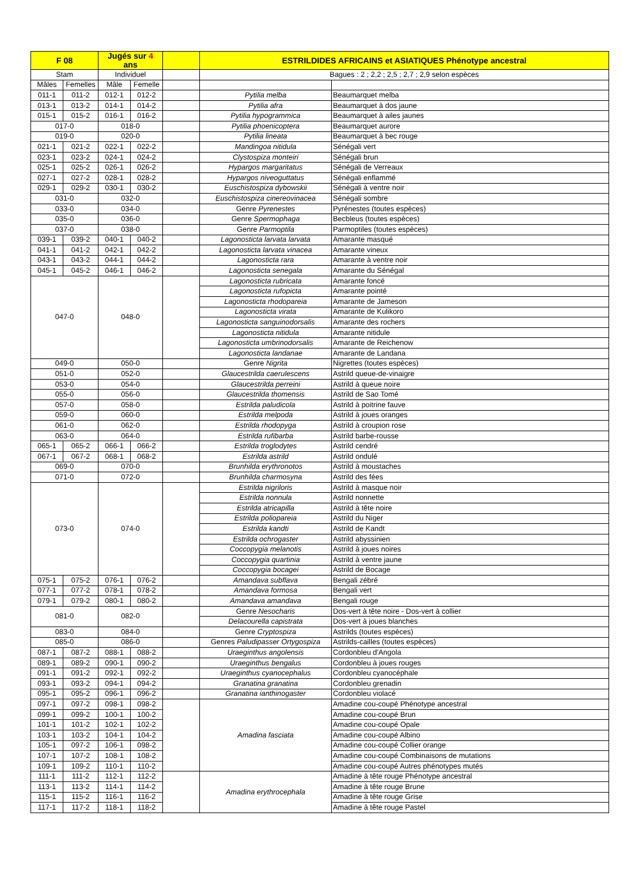| F 08 | | Jugés sur 4 ans | | | ESTRILDIDES AFRICAINS et ASIATIQUES Phénotype ancestral | |
| --- | --- | --- | --- | --- | --- | --- |
| Stam | | Individuel | | | Bagues : 2 ; 2,2 ; 2,5 ; 2,7 ; 2,9 selon espèces | |
| Mâles | Femelles | Mâle | Femelle | | | |
| 011-1 | 011-2 | 012-1 | 012-2 | | Pytilia melba | Beaumarquet melba |
| 013-1 | 013-2 | 014-1 | 014-2 | | Pytilia afra | Beaumarquet à dos jaune |
| 015-1 | 015-2 | 016-1 | 016-2 | | Pytilia hypogrammica | Beaumarquet à ailes jaunes |
| 017-0 | | 018-0 | | | Pytilia phoenicoptera | Beaumarquet aurore |
| 019-0 | | 020-0 | | | Pytilia lineata | Beaumarquet à bec rouge |
| 021-1 | 021-2 | 022-1 | 022-2 | | Mandingoa nitidula | Sénégali vert |
| 023-1 | 023-2 | 024-1 | 024-2 | | Clystospiza monteiri | Sénégali brun |
| 025-1 | 025-2 | 026-1 | 026-2 | | Hypargos margaritatus | Sénégali de Verreaux |
| 027-1 | 027-2 | 028-1 | 028-2 | | Hypargos niveoguttatus | Sénégali enflammé |
| 029-1 | 029-2 | 030-1 | 030-2 | | Euschistospiza dybowskii | Sénégali à ventre noir |
| 031-0 | | 032-0 | | | Euschistospiza cinereovinacea | Sénégali sombre |
| 033-0 | | 034-0 | | | Genre Pyrenestes | Pyrénestes (toutes espèces) |
| 035-0 | | 036-0 | | | Genre Spermophaga | Becbleus (toutes espèces) |
| 037-0 | | 038-0 | | | Genre Parmoptila | Parmoptiles (toutes espèces) |
| 039-1 | 039-2 | 040-1 | 040-2 | | Lagonosticta larvata larvata | Amarante masqué |
| 041-1 | 041-2 | 042-1 | 042-2 | | Lagonosticta larvata vinacea | Amarante vineux |
| 043-1 | 043-2 | 044-1 | 044-2 | | Lagonosticta rara | Amarante à ventre noir |
| 045-1 | 045-2 | 046-1 | 046-2 | | Lagonosticta senegala | Amarante du Sénégal |
| 047-0 | | 048-0 | | | Lagonosticta rubricata | Amarante foncé |
| | | | | | Lagonosticta rufopicta | Amarante pointé |
| | | | | | Lagonosticta rhodopareia | Amarante de Jameson |
| | | | | | Lagonosticta virata | Amarante de Kulikoro |
| | | | | | Lagonosticta sanguinodorsalis | Amarante des rochers |
| | | | | | Lagonosticta nitidula | Amarante nitidule |
| | | | | | Lagonosticta umbrinodorsalis | Amarante de Reichenow |
| | | | | | Lagonosticta landanae | Amarante de Landana |
| 049-0 | | 050-0 | | | Genre Nigrita | Nigrettes (toutes espèces) |
| 051-0 | | 052-0 | | | Glaucestrilda caerulescens | Astrild queue-de-vinaigre |
| 053-0 | | 054-0 | | | Glaucestrilda perreini | Astrild à queue noire |
| 055-0 | | 056-0 | | | Glaucestrilda thomensis | Astrild de Sao Tomé |
| 057-0 | | 058-0 | | | Estrilda paludicola | Astrild à poitrine fauve |
| 059-0 | | 060-0 | | | Estrilda melpoda | Astrild à joues oranges |
| 061-0 | | 062-0 | | | Estrilda rhodopyga | Astrild à croupion rose |
| 063-0 | | 064-0 | | | Estrilda rufibarba | Astrild barbe-rousse |
| 065-1 | 065-2 | 066-1 | 066-2 | | Estrilda troglodytes | Astrild cendré |
| 067-1 | 067-2 | 068-1 | 068-2 | | Estrilda astrild | Astrild ondulé |
| 069-0 | | 070-0 | | | Brunhilda erythronotos | Astrild à moustaches |
| 071-0 | | 072-0 | | | Brunhilda charmosyna | Astrild des fées |
| 073-0 | | 074-0 | | | Estrilda nigriloris | Astrild à masque noir |
| | | | | | Estrilda nonnula | Astrild nonnette |
| | | | | | Estrilda atricapilla | Astrild à tête noire |
| | | | | | Estrilda poliopareia | Astrild du Niger |
| | | | | | Estrilda kandti | Astrild de Kandt |
| | | | | | Estrilda ochrogaster | Astrild abyssinien |
| | | | | | Coccopygia melanotis | Astrild à joues noires |
| | | | | | Coccopygia quartinia | Astrild à ventre jaune |
| | | | | | Coccopygia bocagei | Astrild de Bocage |
| 075-1 | 075-2 | 076-1 | 076-2 | | Amandava subflava | Bengali zébré |
| 077-1 | 077-2 | 078-1 | 078-2 | | Amandava formosa | Bengali vert |
| 079-1 | 079-2 | 080-1 | 080-2 | | Amandava amandava | Bengali rouge |
| 081-0 | | 082-0 | | | Genre Nesocharis | Dos-vert à tête noire - Dos-vert à collier |
| | | | | | Delacourella capistrata | Dos-vert à joues blanches |
| 083-0 | | 084-0 | | | Genre Cryptospiza | Astrilds (toutes espèces) |
| 085-0 | | 086-0 | | | Genres Paludipasser Ortygospiza | Astrilds-cailles (toutes espèces) |
| 087-1 | 087-2 | 088-1 | 088-2 | | Uraeginthus angolensis | Cordonbleu d'Angola |
| 089-1 | 089-2 | 090-1 | 090-2 | | Uraeginthus bengalus | Cordonbleu à joues rouges |
| 091-1 | 091-2 | 092-1 | 092-2 | | Uraeginthus cyanocephalus | Cordonbleu cyanocéphale |
| 093-1 | 093-2 | 094-1 | 094-2 | | Granatina granatina | Cordonbleu grenadin |
| 095-1 | 095-2 | 096-1 | 096-2 | | Granatina ianthinogaster | Cordonbleu violacé |
| 097-1 | 097-2 | 098-1 | 098-2 | | Amadina fasciata | Amadine cou-coupé Phénotype ancestral |
| 099-1 | 099-2 | 100-1 | 100-2 | | | Amadine cou-coupé Brun |
| 101-1 | 101-2 | 102-1 | 102-2 | | | Amadine cou-coupé Opale |
| 103-1 | 103-2 | 104-1 | 104-2 | | | Amadine cou-coupé Albino |
| 105-1 | 097-2 | 106-1 | 098-2 | | | Amadine cou-coupé Collier orange |
| 107-1 | 107-2 | 108-1 | 108-2 | | | Amadine cou-coupé Combinaisons de mutations |
| 109-1 | 109-2 | 110-1 | 110-2 | | | Amadine cou-coupé Autres phénotypes mutés |
| 111-1 | 111-2 | 112-1 | 112-2 | | Amadina erythrocephala | Amadine à tête rouge Phénotype ancestral |
| 113-1 | 113-2 | 114-1 | 114-2 | | | Amadine à tête rouge Brune |
| 115-1 | 115-2 | 116-1 | 116-2 | | | Amadine à tête rouge Grise |
| 117-1 | 117-2 | 118-1 | 118-2 | | | Amadine à tête rouge Pastel |